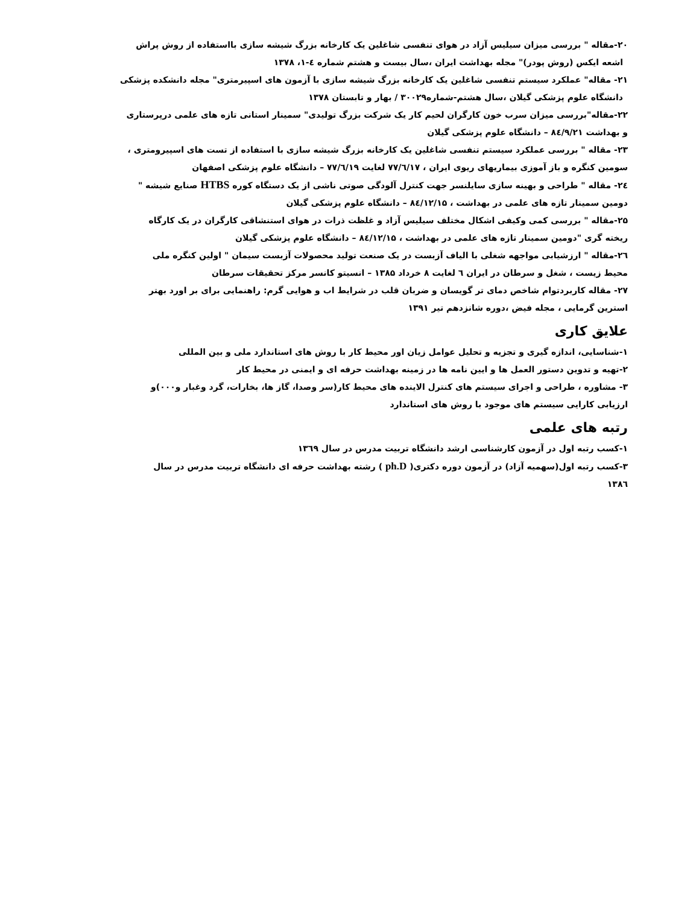۲۰-مقاله " بررسی میزان سیلیس آزاد در هوای تنفسی شاغلین یک کارخانه بزرگ شیشه سازی بااستفاده از روش پراش
اشعه ایکس (روش پودر)" مجله بهداشت ایران ،سال بیست و هشتم شماره ٤-۱، ۱۳۷۸
۲۱- مقاله" عملکرد سیستم تنفسی شاغلین یک کارخانه بزرگ شیشه سازی با آزمون های اسپیرمتری" مجله دانشکده پزشکی
دانشگاه علوم پزشکی گیلان ،سال هشتم-شماره۳۰۰۲۹ / بهار و تابستان ۱۳۷۸
۲۲-مقاله"بررسی میزان سرب خون کارگران لحیم کار یک شرکت بزرگ تولیدی" سمینار استانی تازه های علمی درپرستاری
و بهداشت ۸٤/۹/۲۱ – دانشگاه علوم پزشکی گیلان
۲۳- مقاله " بررسی عملکرد سیستم تنفسی شاغلین یک کارخانه بزرگ شیشه سازی با استفاده از تست های اسپیرومتری ،
سومین کنگره و باز آموزی بیماریهای ریوی ایران ، ۷۷/٦/۱۷ لغایت ۷۷/٦/۱۹ – دانشگاه علوم پزشکی اصفهان
۲٤- مقاله " طراحی و بهینه سازی سایلنسر جهت کنترل آلودگی صوتی ناشی از یک دستگاه کوره HTBS صنایع شیشه "
دومین سمینار تازه های علمی در بهداشت ، ۸٤/۱۲/۱۵ – دانشگاه علوم پزشکی گیلان
۲۵-مقاله " بررسی کمی وکیفی اشکال مختلف سیلیس آزاد و غلظت ذرات در هوای استنشاقی کارگران در یک کارگاه
ریخته گری "دومین سمینار تازه های علمی در بهداشت ، ۸٤/۱۲/۱۵ – دانشگاه علوم پزشکی گیلان
۲٦-مقاله " ارزشیابی مواجهه شغلی با الیاف آزبست در یک صنعت تولید محصولات آزبست سیمان " اولین کنگره ملی
محیط زیست ، شغل و سرطان در ایران ٦ لغایت ۸ خرداد ۱۳۸۵ – انسیتو کانسر مرکز تحقیقات سرطان
۲۷- مقاله کاربردتوام شاخص دمای تر گویسان و ضربان قلب در شرایط اب و هوایی گرم: راهنمایی برای بر اورد بهتر
استرین گرمایی ، مجله فیض ،دوره شانزدهم تیر ۱۳۹۱
علایق کاری
۱-شناسایی، اندازه گیری و تجزیه و تحلیل عوامل زیان اور محیط کار با روش های استاندارد ملی و بین المللی
۲-تهیه و تدوین دستور العمل ها و ایین نامه ها در زمینه بهداشت حرفه ای و ایمنی در محیط کار
۳- مشاوره ، طراحی و اجرای سیستم های کنترل الاینده های محیط کار(سر وصدا، گاز ها، بخارات، گرد وغبار و۰۰۰)و
ارزیابی کارایی سیستم های موجود با روش های استاندارد
رتبه های علمی
۱-کسب رتبه اول در آزمون کارشناسی ارشد دانشگاه تربیت مدرس در سال ۱۳٦۹
۳-کسب رتبه اول(سهمیه آزاد) در آزمون دوره دکتری( ph.D ) رشته بهداشت حرفه ای دانشگاه تربیت مدرس در سال
۱۳۸٦